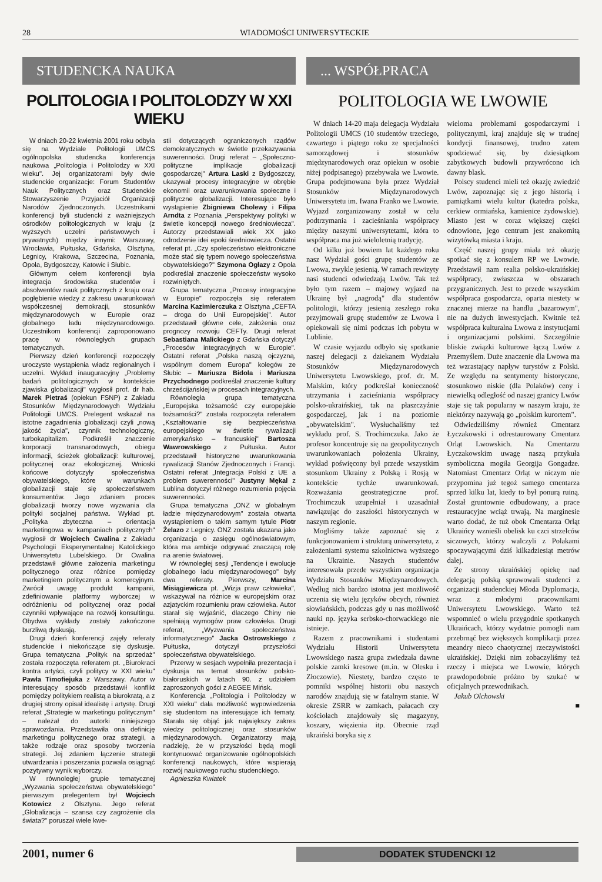28 WIADOMOŚCI UNIWERSYTECKIE
STUDENCKA NAUKA
POLITOLOGIA I POLITOLODZY W XXI WIEKU
W dniach 20-22 kwietnia 2001 roku odbyła się na Wydziale Politologii UMCS ogólnopolska studencka konferencja naukowa „Politologia i Politolodzy w XXI wieku". Jej organizatorami były dwie studenckie organizacje: Forum Studentów Nauk Politycznych oraz Studenckie Stowarzyszenie Przyjaciół Organizacji Narodów Zjednoczonych. Uczestnikami konferencji byli studencki z ważniejszych ośrodków politologicznych w kraju (z wyższych uczelni państwowych i prywatnych) między innymi: Warszawy, Wrocławia, Pułtuska, Gdańska, Olsztyna, Legnicy, Krakowa, Szczecina, Poznania, Opola, Bydgoszczy, Katowic i Słubic.
Głównym celem konferencji była integracja środowiska studentów i absolwentów nauk politycznych z kraju oraz pogłębienie wiedzy z zakresu uwarunkowań współczesnej demokracji, stosunków międzynarodowych w Europie oraz globalnego ładu międzynarodowego. Uczestnikom konferencji zaproponowano pracę w równoległych grupach tematycznych.
Pierwszy dzień konferencji rozpoczęły uroczyste wystąpienia władz regionalnych i uczelni. Wykład inauguracyjny „Problemy badań politologicznych w kontekście zjawiska globalizacji" wygłosił prof. dr hab. Marek Pietraś (opiekun FSNP) z Zakładu Stosunków Międzynarodowych Wydziału Politologii UMCS. Prelegent wskazał na istotne zagadnienia globalizacji czyli „nową jakość życia", czynnik technologiczny, turbokapitalizm. Podkreślił znaczenie korporacji transnarodowych, obiegu informacji, ścieżek globalizacji: kulturowej, politycznej oraz ekologicznej. Wnioski końcowe dotyczyły społeczeństwa obywatelskiego, które w warunkach globalizacji staje się społeczeństwem konsumentów. Jego zdaniem proces globalizacji tworzy nowe wyzwania dla polityki socjalnej państwa. Wykład pt. „Polityka zbyteczna – orientacja marketingowa w kampaniach politycznych" wygłosił dr Wojciech Cwalina z Zakładu Psychologii Eksperymentalnej Katolickiego Uniwersytetu Lubelskiego. Dr Cwalina przedstawił główne założenia marketingu politycznego oraz różnice pomiędzy marketingiem politycznym a komercyjnym. Zwrócił uwagę produkt kampanii, zdefiniowanie platformy wyborczej w odróżnieniu od politycznej oraz podał czynniki wpływające na rozwój konsultingu. Obydwa wykłady zostały zakończone burzliwą dyskusją.
Drugi dzień konferencji zajęły referaty studenckie i niekończące się dyskusje. Grupa tematyczna „Polityk na sprzedaż" została rozpoczęta referatem pt. „Biurokraci kontra artyści, czyli politycy w XXI wieku" Pawła Timofiejuka z Warszawy. Autor w interesujący sposób przedstawił konflikt pomiędzy politykiem realistą a biurokratą, a z drugiej strony opisał idealistę i artystę. Drugi referat „Strategie w marketingu politycznym" – należał do autorki niniejszego sprawozdania. Przedstawiła ona definicję marketingu politycznego oraz strategii, a także rodzaje oraz sposoby tworzenia strategii. Jej zdaniem łączenie strategii utwardzania i poszerzania pozwala osiągnąć pozytywny wynik wyborczy.
W równoległej grupie tematycznej „Wyzwania społeczeństwa obywatelskiego" pierwszym prelegentem był Wojciech Kotowicz z Olsztyna. Jego referat „Globalizacja – szansa czy zagrożenie dla świata?" poruszał wiele kwe-
stii dotyczących ograniczonych rządów demokratycznych w świetle przekazywania suwerenności. Drugi referat – „Społeczno-polityczne implikacje globalizacji gospodarczej" Artura Laski z Bydgoszczy, ukazywał procesy integracyjne w obrębie ekonomii oraz uwarunkowania społeczne i polityczne globalizacji. Interesujące było wystąpienie Zbigniewa Cholewy i Filipa Arndta z Poznania „Perspektywy polityki w świetle koncepcji nowego średniowiecza". Autorzy przedstawiali wiek XX jako odrodzenie idei epoki średniowiecza. Ostatni referat pt. „Czy społeczeństwo elektroniczne może stać się typem nowego społeczeństwa obywatelskiego?" Szymona Ogłazy z Opola podkreślał znaczenie społeczeństw wysoko rozwiniętych.
Grupa tematyczna „Procesy integracyjne w Europie" rozpoczęła się referatem Marcina Kazimierczuka z Olsztyna „CEFTA – droga do Unii Europejskiej". Autor przedstawił główne cele, założenia oraz prognozy rozwoju CEFTy. Drugi referat Sebastiana Malickiego z Gdańska dotyczył „Procesów integracyjnych w Europie". Ostatni referat „Polska naszą ojczyzną, wspólnym domem Europa" kolegów ze Słubic – Mariusza Bidola i Mariusza Przychodnego podkreślał znaczenie kultury chrześcijańskiej w procesach integracyjnych.
Równoległa grupa tematyczna „Europejska tożsamość czy europejskie tożsamości?" została rozpoczęta referatem „Kształtowanie się bezpieczeństwa europejskiego w świetle rywalizacji amerykańsko – francuskiej" Bartosza Wawrowskiego z Pułtuska. Autor przedstawił historyczne uwarunkowania rywalizacji Stanów Zjednoczonych i Francji. Ostatni referat „Integracja Polski z UE a problem suwerenności" Justyny Mękal z Lublina dotyczył różnego rozumienia pojęcia suwerenności.
Grupa tematyczna „ONZ w globalnym ładzie międzynarodowym" została otwarta wystąpieniem o takim samym tytule Piotr Żelazo z Legnicy. ONZ została ukazana jako organizacja o zasięgu ogólnoświatowym, która ma ambicje odgrywać znaczącą rolę na arenie światowej.
W równoległej sesji „Tendencje i ewolucje globalnego ładu międzynarodowego" były dwa referaty. Pierwszy, Marcina Misiągiewicza pt. „Wizja praw człowieka", wskazywał na różnice w europejskim oraz azjatyckim rozumieniu praw człowieka. Autor starał się wyjaśnić, dlaczego Chiny nie spełniają wymogów praw człowieka. Drugi referat, „Wyzwania społeczeństwa informatycznego" Jacka Ostrowskiego z Pułtuska, dotyczył przyszłości społeczeństwa obywatelskiego.
Przerwy w sesjach wypełniła prezentacja i dyskusja na temat stosunków polsko-białoruskich w latach 90. z udziałem zaproszonych gości z AEGEE Mińsk.
Konferencja „Politologia i Politolodzy w XXI wieku" dała możliwość wypowiedzenia się studentom na interesujące ich tematy. Starała się objąć jak największy zakres wiedzy politologicznej oraz stosunków międzynarodowych. Organizatorzy mają nadzieję, że w przyszłości będą mogli kontynuować organizowanie ogólnopolskich konferencji naukowych, które wspierają rozwój naukowego ruchu studenckiego.
Agnieszka Kwiatek
... WSPÓŁPRACA
POLITOLOGIA WE LWOWIE
W dniach 14-20 maja delegacja Wydziału Politologii UMCS (10 studentów trzeciego, czwartego i piątego roku ze specjalności samorządowej i stosunków międzynarodowych oraz opiekun w osobie niżej podpisanego) przebywała we Lwowie. Grupa podejmowana była przez Wydział Stosunków Międzynarodowych Uniwersytetu im. Iwana Franko we Lwowie. Wyjazd zorganizowany został w celu podtrzymania i zacieśniania współpracy między naszymi uniwersytetami, która to współpraca ma już wieloletnią tradycję.
Od kilku już bowiem lat każdego roku nasz Wydział gości grupę studentów ze Lwowa, zwykle jesienią. W ramach rewizyty nasi studenci odwiedzają Lwów. Tak też było tym razem – majowy wyjazd na Ukrainę był „nagrodą" dla studentów politologii, którzy jesienią zeszłego roku przyjmowali grupę studentów ze Lwowa i opiekowali się nimi podczas ich pobytu w Lublinie.
W czasie wyjazdu odbyło się spotkanie naszej delegacji z dziekanem Wydziału Stosunków Międzynarodowych Uniwersytetu Lwowskiego, prof. dr. M. Malskim, który podkreślał konieczność utrzymania i zacieśniania współpracy polsko-ukraińskiej, tak na płaszczyźnie gospodarczej, jak i na poziomie „obywatelskim". Wysłuchaliśmy też wykładu prof. S. Trochimczuka. Jako że profesor koncentruje się na geopolitycznych uwarunkowaniach położenia Ukrainy, wykład poświęcony był przede wszystkim stosunkom Ukrainy z Polską i Rosją w kontekście tychże uwarunkowań. Rozważania geostrategiczne prof. Trochimczuk uzupełniał i uzasadniał nawiązując do zaszłości historycznych w naszym regionie.
Mogliśmy także zapoznać się z funkcjonowaniem i strukturą uniwersytetu, z założeniami systemu szkolnictwa wyższego na Ukrainie. Naszych studentów interesowała przede wszystkim organizacja Wydziału Stosunków Międzynarodowych. Według nich bardzo istotna jest możliwość uczenia się wielu języków obcych, również słowiańskich, podczas gdy u nas możliwość nauki np. języka serbsko-chorwackiego nie istnieje.
Razem z pracownikami i studentami Wydziału Historii Uniwersytetu Lwowskiego nasza grupa zwiedzała dawne polskie zamki kresowe (m.in. w Olesku i Złoczowie). Niestety, bardzo często te pomniki wspólnej historii obu naszych narodów znajdują się w fatalnym stanie. W okresie ZSRR w zamkach, pałacach czy kościołach znajdowały się magazyny, koszary, więzienia itp. Obecnie rząd ukraiński boryka się z
wieloma problemami gospodarczymi i politycznymi, kraj znajduje się w trudnej kondycji finansowej, trudno zatem spodziewać się, by dziesiątkom zabytkowych budowli przywrócono ich dawny blask.
Polscy studenci mieli też okazję zwiedzić Lwów, zapoznając się z jego historią i pamiątkami wielu kultur (katedra polska, cerkiew ormiańska, kamienice żydowskie). Miasto jest w coraz większej części odnowione, jego centrum jest znakomitą wizytówką miasta i kraju.
Część naszej grupy miała też okazję spotkać się z konsulem RP we Lwowie. Przedstawił nam realia polsko-ukraińskiej współpracy, zwłaszcza w obszarach przygranicznych. Jest to przede wszystkim współpraca gospodarcza, oparta niestety w znacznej mierze na handlu „bazarowym", nie na dużych inwestycjach. Kwitnie też współpraca kulturalna Lwowa z instytucjami i organizacjami polskimi. Szczególnie bliskie związki kulturowe łączą Lwów z Przemyślem. Duże znaczenie dla Lwowa ma też wzrastający napływ turystów z Polski. Ze względu na sentymenty historyczne, stosunkowo niskie (dla Polaków) ceny i niewielką odległość od naszej granicy Lwów staje się tak popularny w naszym kraju, że niektórzy nazywają go „polskim kurortem".
Odwiedziliśmy również Cmentarz Łyczakowski i odrestaurowany Cmentarz Orląt Lwowskich. Na Cmentarzu Łyczakowskim uwagę naszą przykuła symboliczna mogiła Georgija Gongadze. Natomiast Cmentarz Orląt w niczym nie przypomina już tegoż samego cmentarza sprzed kilku lat, kiedy to był ponurą ruiną. Został gruntownie odbudowany, a prace restauracyjne wciąż trwają. Na marginesie warto dodać, że tuż obok Cmentarza Orląt Ukraińcy wznieśli obelisk ku czci strzelców siczowych, którzy walczyli z Polakami spoczywającymi dziś kilkadziesiąt metrów dalej.
Ze strony ukraińskiej opiekę nad delegacją polską sprawowali studenci z organizacji studenckiej Młoda Dyplomacja, wraz z młodymi pracownikami Uniwersytetu Lwowskiego. Warto też wspomnieć o wielu przygodnie spotkanych Ukraińcach, którzy wydatnie pomogli nam przebrnąć bez większych komplikacji przez meandry nieco chaotycznej rzeczywistości ukraińskiej. Dzięki nim zobaczyliśmy też rzeczy i miejsca we Lwowie, których prawdopodobnie próżno by szukać w oficjalnych przewodnikach.
Jakub Olchowski
■
2001, numer 6 DODATEK STUDENCKI 12